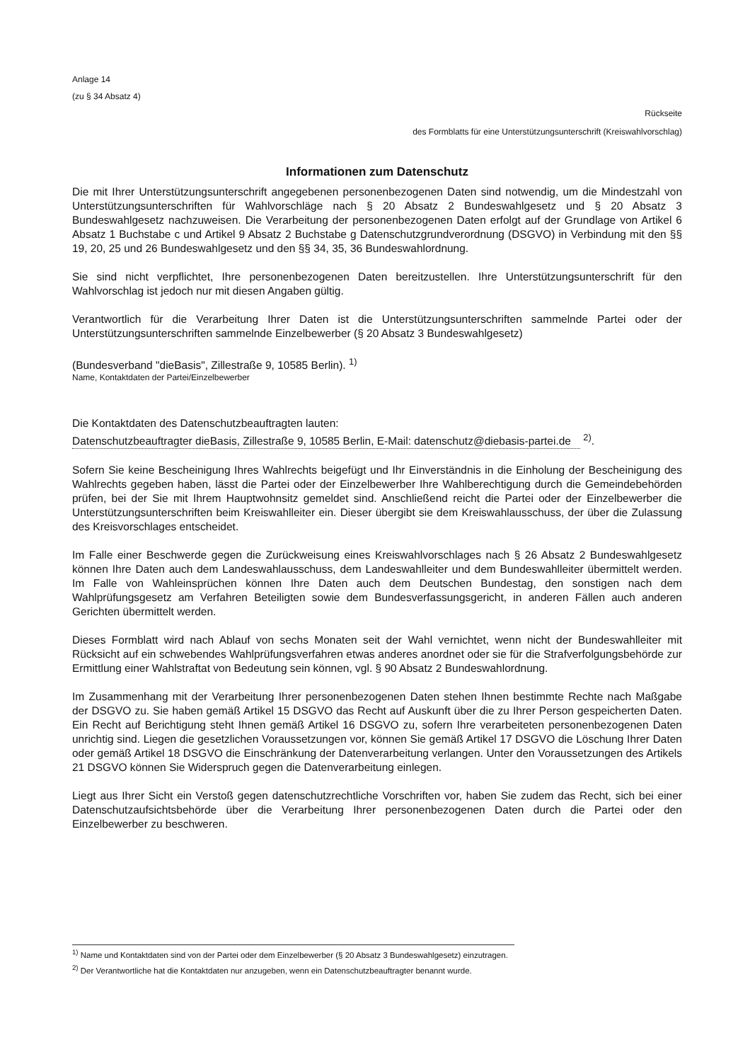Anlage 14
(zu § 34 Absatz 4)
Rückseite
des Formblatts für eine Unterstützungsunterschrift (Kreiswahlvorschlag)
Informationen zum Datenschutz
Die mit Ihrer Unterstützungsunterschrift angegebenen personenbezogenen Daten sind notwendig, um die Mindestzahl von Unterstützungsunterschriften für Wahlvorschläge nach § 20 Absatz 2 Bundeswahlgesetz und § 20 Absatz 3 Bundeswahlgesetz nachzuweisen. Die Verarbeitung der personenbezogenen Daten erfolgt auf der Grundlage von Artikel 6 Absatz 1 Buchstabe c und Artikel 9 Absatz 2 Buchstabe g Datenschutzgrundverordnung (DSGVO) in Verbindung mit den §§ 19, 20, 25 und 26 Bundeswahlgesetz und den §§ 34, 35, 36 Bundeswahlordnung.
Sie sind nicht verpflichtet, Ihre personenbezogenen Daten bereitzustellen. Ihre Unterstützungsunterschrift für den Wahlvorschlag ist jedoch nur mit diesen Angaben gültig.
Verantwortlich für die Verarbeitung Ihrer Daten ist die Unterstützungsunterschriften sammelnde Partei oder der Unterstützungsunterschriften sammelnde Einzelbewerber (§ 20 Absatz 3 Bundeswahlgesetz)
(Bundesverband "dieBasis", Zillestraße 9, 10585 Berlin). <sup>1)</sup>
Name, Kontaktdaten der Partei/Einzelbewerber
Die Kontaktdaten des Datenschutzbeauftragten lauten:
Datenschutzbeauftragter dieBasis, Zillestraße 9, 10585 Berlin, E-Mail: datenschutz@diebasis-partei.de <sup>2)</sup>.
Sofern Sie keine Bescheinigung Ihres Wahlrechts beigefügt und Ihr Einverständnis in die Einholung der Bescheinigung des Wahlrechts gegeben haben, lässt die Partei oder der Einzelbewerber Ihre Wahlberechtigung durch die Gemeindebehörden prüfen, bei der Sie mit Ihrem Hauptwohnsitz gemeldet sind. Anschließend reicht die Partei oder der Einzelbewerber die Unterstützungsunterschriften beim Kreiswahlleiter ein. Dieser übergibt sie dem Kreiswahlausschuss, der über die Zulassung des Kreisvorschlages entscheidet.
Im Falle einer Beschwerde gegen die Zurückweisung eines Kreiswahlvorschlages nach § 26 Absatz 2 Bundeswahlgesetz können Ihre Daten auch dem Landeswahlausschuss, dem Landeswahlleiter und dem Bundeswahlleiter übermittelt werden. Im Falle von Wahleinsprüchen können Ihre Daten auch dem Deutschen Bundestag, den sonstigen nach dem Wahlprüfungsgesetz am Verfahren Beteiligten sowie dem Bundesverfassungsgericht, in anderen Fällen auch anderen Gerichten übermittelt werden.
Dieses Formblatt wird nach Ablauf von sechs Monaten seit der Wahl vernichtet, wenn nicht der Bundeswahlleiter mit Rücksicht auf ein schwebendes Wahlprüfungsverfahren etwas anderes anordnet oder sie für die Strafverfolgungsbehörde zur Ermittlung einer Wahlstraftat von Bedeutung sein können, vgl. § 90 Absatz 2 Bundeswahlordnung.
Im Zusammenhang mit der Verarbeitung Ihrer personenbezogenen Daten stehen Ihnen bestimmte Rechte nach Maßgabe der DSGVO zu. Sie haben gemäß Artikel 15 DSGVO das Recht auf Auskunft über die zu Ihrer Person gespeicherten Daten. Ein Recht auf Berichtigung steht Ihnen gemäß Artikel 16 DSGVO zu, sofern Ihre verarbeiteten personenbezogenen Daten unrichtig sind. Liegen die gesetzlichen Voraussetzungen vor, können Sie gemäß Artikel 17 DSGVO die Löschung Ihrer Daten oder gemäß Artikel 18 DSGVO die Einschränkung der Datenverarbeitung verlangen. Unter den Voraussetzungen des Artikels 21 DSGVO können Sie Widerspruch gegen die Datenverarbeitung einlegen.
Liegt aus Ihrer Sicht ein Verstoß gegen datenschutzrechtliche Vorschriften vor, haben Sie zudem das Recht, sich bei einer Datenschutzaufsichtsbehörde über die Verarbeitung Ihrer personenbezogenen Daten durch die Partei oder den Einzelbewerber zu beschweren.
<sup>1)</sup> Name und Kontaktdaten sind von der Partei oder dem Einzelbewerber (§ 20 Absatz 3 Bundeswahlgesetz) einzutragen.
<sup>2)</sup> Der Verantwortliche hat die Kontaktdaten nur anzugeben, wenn ein Datenschutzbeauftragter benannt wurde.